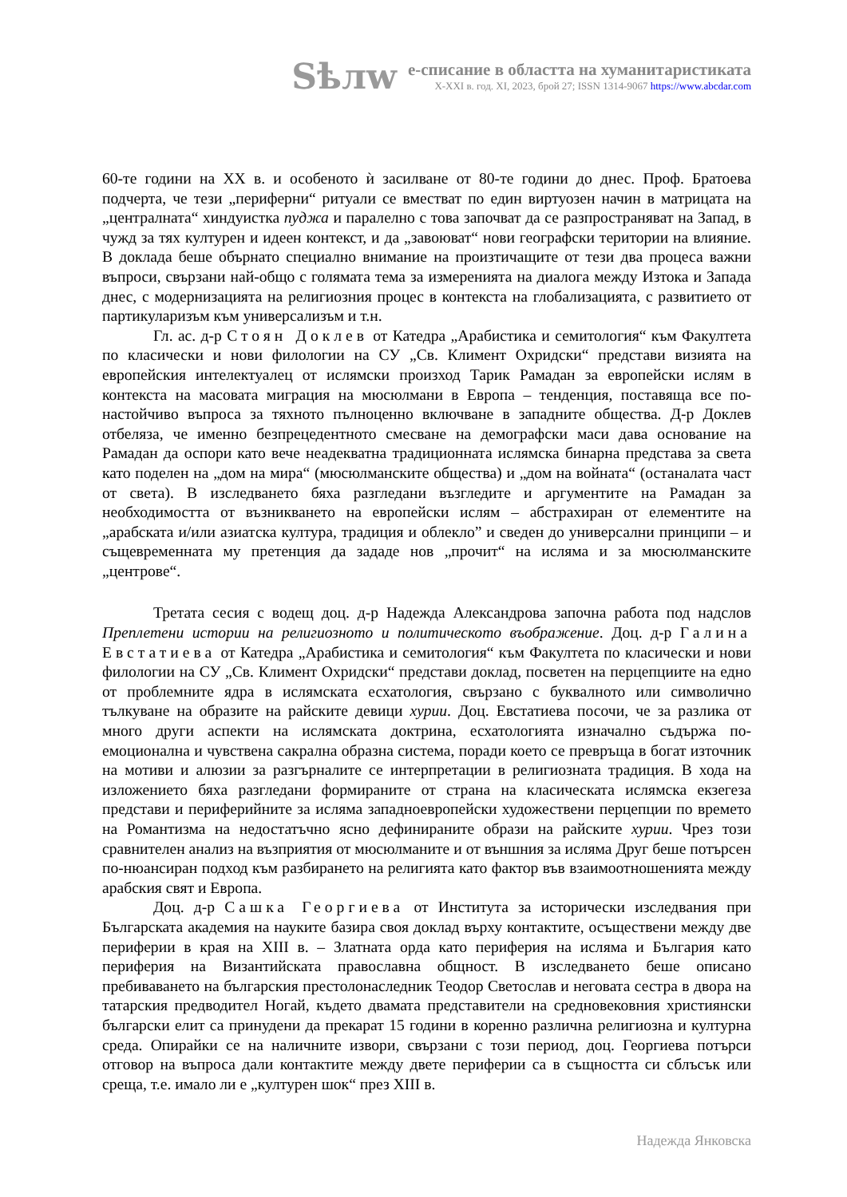Sѣлw
е-списание в областта на хуманитаристиката
X-XXI в. год. XI, 2023, брой 27; ISSN 1314-9067 https://www.abcdar.com
60-те години на XX в. и особеното ѝ засилване от 80-те години до днес. Проф. Братоева подчерта, че тези „периферни“ ритуали се вместват по един виртуозен начин в матрицата на „централната“ хиндуистка пуджа и паралелно с това започват да се разпространяват на Запад, в чужд за тях културен и идеен контекст, и да „завоюват“ нови географски територии на влияние. В доклада беше обърнато специално внимание на произтичащите от тези два процеса важни въпроси, свързани най-общо с голямата тема за измеренията на диалога между Изтока и Запада днес, с модернизацията на религиозния процес в контекста на глобализацията, с развитието от партикуларизъм към универсализъм и т.н.
Гл. ас. д-р Стоян Доклев от Катедра „Арабистика и семитология“ към Факултета по класически и нови филологии на СУ „Св. Климент Охридски“ представи визията на европейския интелектуалец от ислямски произход Тарик Рамадан за европейски ислям в контекста на масовата миграция на мюсюлмани в Европа – тенденция, поставяща все по-настойчиво въпроса за тяхното пълноценно включване в западните общества. Д-р Доклев отбеляза, че именно безпрецедентното смесване на демографски маси дава основание на Рамадан да оспори като вече неадекватна традиционната ислямска бинарна представа за света като поделен на „дом на мира“ (мюсюлманските общества) и „дом на войната“ (останалата част от света). В изследването бяха разгледани възгледите и аргументите на Рамадан за необходимостта от възникването на европейски ислям – абстрахиран от елементите на „арабската и/или азиатска култура, традиция и облекло” и сведен до универсални принципи – и същевременната му претенция да зададе нов „прочит“ на исляма и за мюсюлманските „центрове“.
Третата сесия с водещ доц. д-р Надежда Александрова започна работа под надслов Преплетени истории на религиозното и политическото въображение. Доц. д-р Галина Евстатиева от Катедра „Арабистика и семитология“ към Факултета по класически и нови филологии на СУ „Св. Климент Охридски“ представи доклад, посветен на перцепциите на едно от проблемните ядра в ислямската есхатология, свързано с буквалното или символично тълкуване на образите на райските девици хурии. Доц. Евстатиева посочи, че за разлика от много други аспекти на ислямската доктрина, есхатологията изначално съдържа по-емоционална и чувствена сакрална образна система, поради което се превръща в богат източник на мотиви и алюзии за разгърналите се интерпретации в религиозната традиция. В хода на изложението бяха разгледани формираните от страна на класическата ислямска екзегеза представи и периферийните за исляма западноевропейски художествени перцепции по времето на Романтизма на недостатъчно ясно дефинираните образи на райските хурии. Чрез този сравнителен анализ на възприятия от мюсюлманите и от външния за исляма Друг беше потърсен по-нюансиран подход към разбирането на религията като фактор във взаимоотношенията между арабския свят и Европа.
Доц. д-р Сашка Георгиева от Института за исторически изследвания при Българската академия на науките базира своя доклад върху контактите, осъществени между две периферии в края на XIII в. – Златната орда като периферия на исляма и България като периферия на Византийската православна общност. В изследването беше описано пребиваването на българския престолонаследник Теодор Светослав и неговата сестра в двора на татарския предводител Ногай, където двамата представители на средновековния християнски български елит са принудени да прекарат 15 години в коренно различна религиозна и културна среда. Опирайки се на наличните извори, свързани с този период, доц. Георгиева потърси отговор на въпроса дали контактите между двете периферии са в същността си сблъсък или среща, т.е. имало ли е „културен шок“ през XIII в.
Надежда Янковска